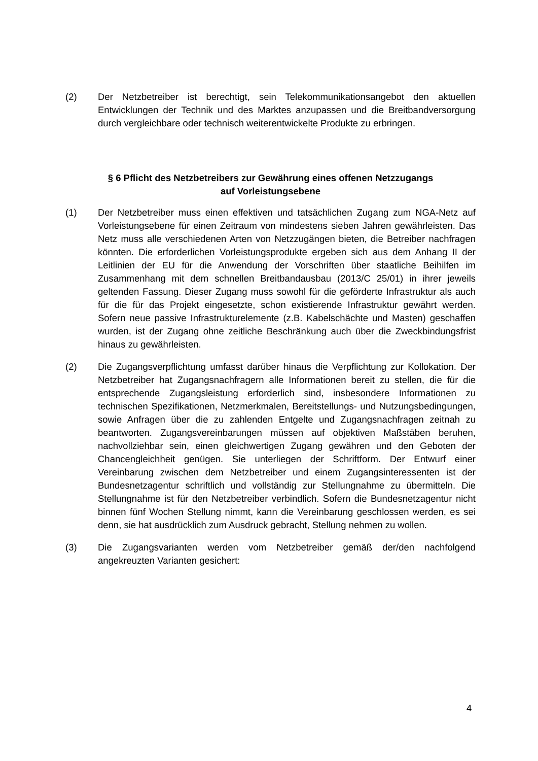(2) Der Netzbetreiber ist berechtigt, sein Telekommunikationsangebot den aktuellen Entwicklungen der Technik und des Marktes anzupassen und die Breitbandversorgung durch vergleichbare oder technisch weiterentwickelte Produkte zu erbringen.
§ 6 Pflicht des Netzbetreibers zur Gewährung eines offenen Netzzugangs
auf Vorleistungsebene
(1) Der Netzbetreiber muss einen effektiven und tatsächlichen Zugang zum NGA-Netz auf Vorleistungsebene für einen Zeitraum von mindestens sieben Jahren gewährleisten. Das Netz muss alle verschiedenen Arten von Netzzugängen bieten, die Betreiber nachfragen könnten. Die erforderlichen Vorleistungsprodukte ergeben sich aus dem Anhang II der Leitlinien der EU für die Anwendung der Vorschriften über staatliche Beihilfen im Zusammenhang mit dem schnellen Breitbandausbau (2013/C 25/01) in ihrer jeweils geltenden Fassung. Dieser Zugang muss sowohl für die geförderte Infrastruktur als auch für die für das Projekt eingesetzte, schon existierende Infrastruktur gewährt werden. Sofern neue passive Infrastrukturelemente (z.B. Kabelschächte und Masten) geschaffen wurden, ist der Zugang ohne zeitliche Beschränkung auch über die Zweckbindungsfrist hinaus zu gewährleisten.
(2) Die Zugangsverpflichtung umfasst darüber hinaus die Verpflichtung zur Kollokation. Der Netzbetreiber hat Zugangsnachfragern alle Informationen bereit zu stellen, die für die entsprechende Zugangsleistung erforderlich sind, insbesondere Informationen zu technischen Spezifikationen, Netzmerkmalen, Bereitstellungs- und Nutzungsbedingungen, sowie Anfragen über die zu zahlenden Entgelte und Zugangsnachfragen zeitnah zu beantworten. Zugangsvereinbarungen müssen auf objektiven Maßstäben beruhen, nachvollziehbar sein, einen gleichwertigen Zugang gewähren und den Geboten der Chancengleichheit genügen. Sie unterliegen der Schriftform. Der Entwurf einer Vereinbarung zwischen dem Netzbetreiber und einem Zugangsinteressenten ist der Bundesnetzagentur schriftlich und vollständig zur Stellungnahme zu übermitteln. Die Stellungnahme ist für den Netzbetreiber verbindlich. Sofern die Bundesnetzagentur nicht binnen fünf Wochen Stellung nimmt, kann die Vereinbarung geschlossen werden, es sei denn, sie hat ausdrücklich zum Ausdruck gebracht, Stellung nehmen zu wollen.
(3) Die Zugangsvarianten werden vom Netzbetreiber gemäß der/den nachfolgend angekreuzten Varianten gesichert:
4